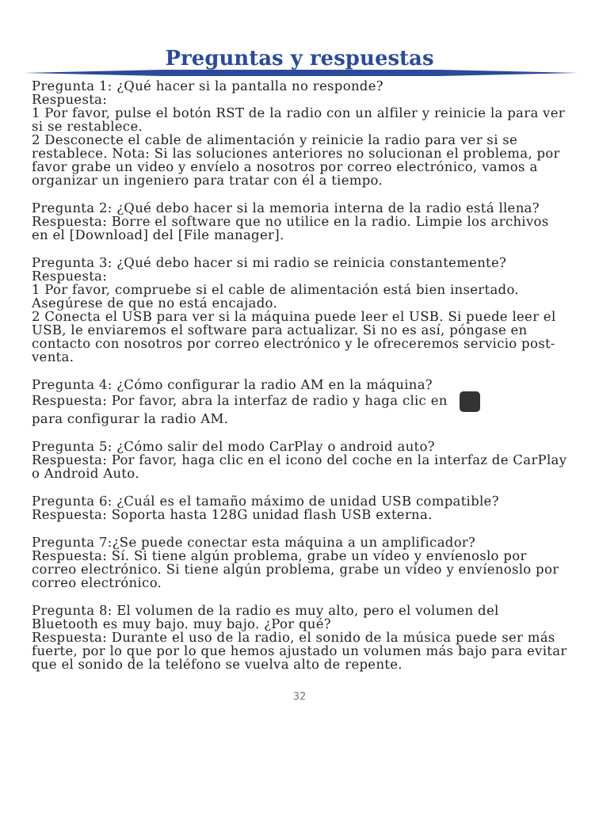Preguntas y respuestas
Pregunta 1: ¿Qué hacer si la pantalla no responde?
Respuesta:
1 Por favor, pulse el botón RST de la radio con un alfiler y reinicie la para ver si se restablece.
2 Desconecte el cable de alimentación y reinicie la radio para ver si se restablece. Nota: Si las soluciones anteriores no solucionan el problema, por favor grabe un video y envíelo a nosotros por correo electrónico, vamos a organizar un ingeniero para tratar con él a tiempo.
Pregunta 2: ¿Qué debo hacer si la memoria interna de la radio está llena?
Respuesta: Borre el software que no utilice en la radio. Limpie los archivos en el [Download] del [File manager].
Pregunta 3: ¿Qué debo hacer si mi radio se reinicia constantemente?
Respuesta:
1 Por favor, compruebe si el cable de alimentación está bien insertado. Asegúrese de que no está encajado.
2 Conecta el USB para ver si la máquina puede leer el USB. Si puede leer el USB, le enviaremos el software para actualizar. Si no es así, póngase en contacto con nosotros por correo electrónico y le ofreceremos servicio post-venta.
Pregunta 4: ¿Cómo configurar la radio AM en la máquina?
Respuesta: Por favor, abra la interfaz de radio y haga clic en
para configurar la radio AM.
Pregunta 5: ¿Cómo salir del modo CarPlay o android auto?
Respuesta: Por favor, haga clic en el icono del coche en la interfaz de CarPlay o Android Auto.
Pregunta 6: ¿Cuál es el tamaño máximo de unidad USB compatible?
Respuesta: Soporta hasta 128G unidad flash USB externa.
Pregunta 7:¿Se puede conectar esta máquina a un amplificador?
Respuesta: Sí. Si tiene algún problema, grabe un vídeo y envíenoslo por correo electrónico. Si tiene algún problema, grabe un vídeo y envíenoslo por correo electrónico.
Pregunta 8: El volumen de la radio es muy alto, pero el volumen del Bluetooth es muy bajo. muy bajo. ¿Por qué?
Respuesta: Durante el uso de la radio, el sonido de la música puede ser más fuerte, por lo que por lo que hemos ajustado un volumen más bajo para evitar que el sonido de la teléfono se vuelva alto de repente.
32